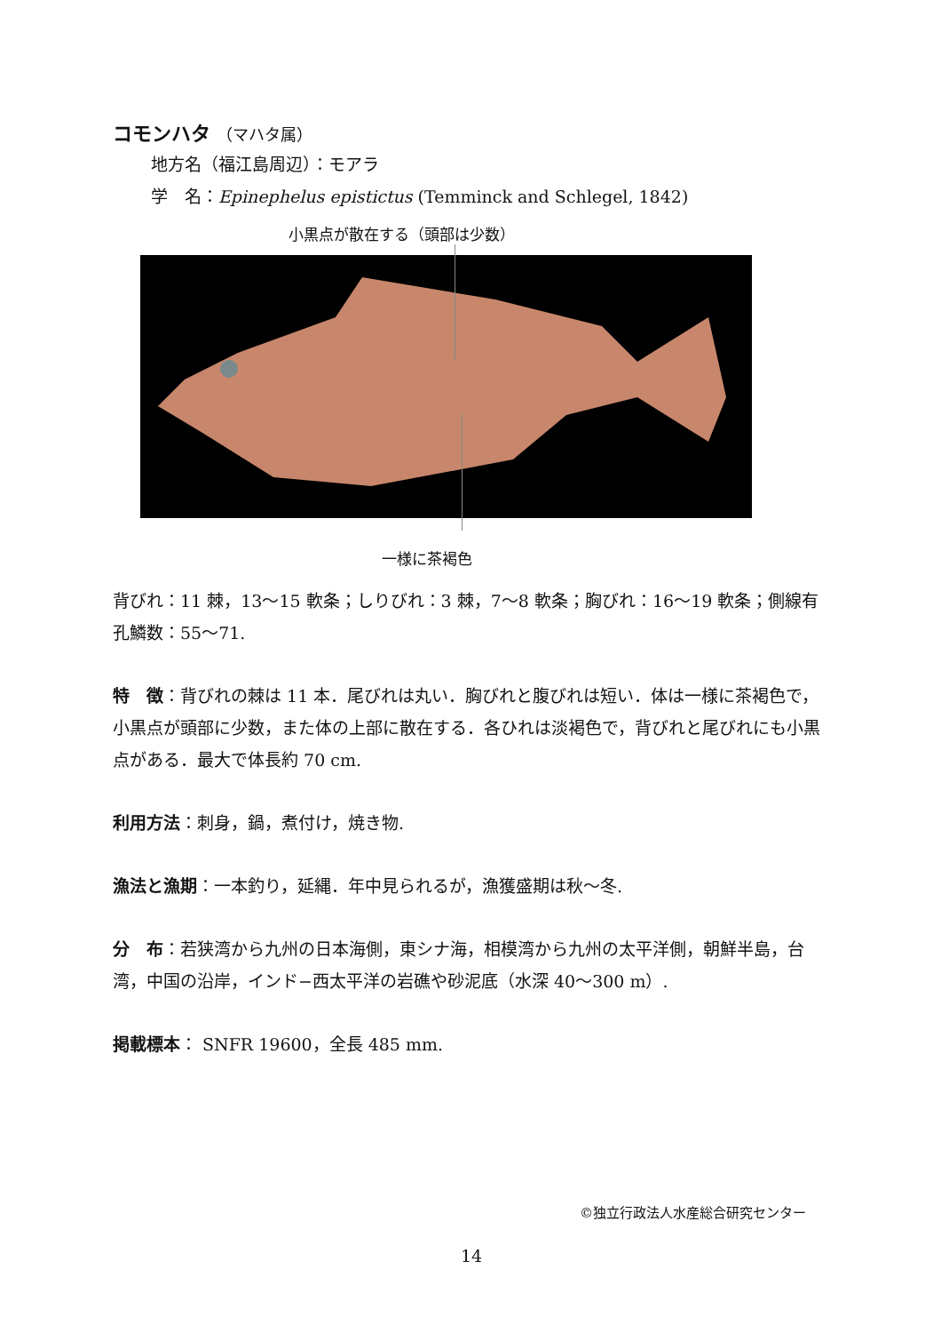コモンハタ （マハタ属）
地方名（福江島周辺）：モアラ
学　名：Epinephelus epistictus (Temminck and Schlegel, 1842)
小黒点が散在する（頭部は少数）
一様に茶褐色
背びれ：11 棘，13〜15 軟条；しりびれ：3 棘，7〜8 軟条；胸びれ：16〜19 軟条；側線有孔鱗数：55〜71.
特　徴：背びれの棘は 11 本．尾びれは丸い．胸びれと腹びれは短い．体は一様に茶褐色で，小黒点が頭部に少数，また体の上部に散在する．各ひれは淡褐色で，背びれと尾びれにも小黒点がある．最大で体長約 70 cm.
利用方法：刺身，鍋，煮付け，焼き物.
漁法と漁期：一本釣り，延縄．年中見られるが，漁獲盛期は秋〜冬.
分　布：若狭湾から九州の日本海側，東シナ海，相模湾から九州の太平洋側，朝鮮半島，台湾，中国の沿岸，インド−西太平洋の岩礁や砂泥底（水深 40〜300 m）.
掲載標本： SNFR 19600，全長 485 mm.
©独立行政法人水産総合研究センター
14